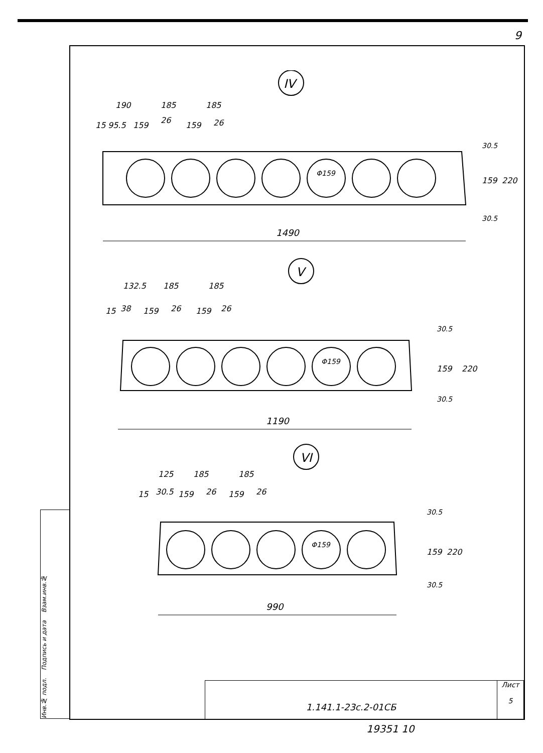9
IV
190
185
185
15
95.5
159
26
159
26
Φ159
30.5
159
220
30.5
1490
V
132.5
185
185
15
38
159
26
159
26
Φ159
30.5
159
220
30.5
1190
VI
125
185
185
15
30.5
159
26
159
26
Φ159
30.5
159
220
30.5
990
Инв.№ подл. Подпись и дата Взам.инв.№
1.141.1-23с.2-01СБ
Лист
5
19351 10